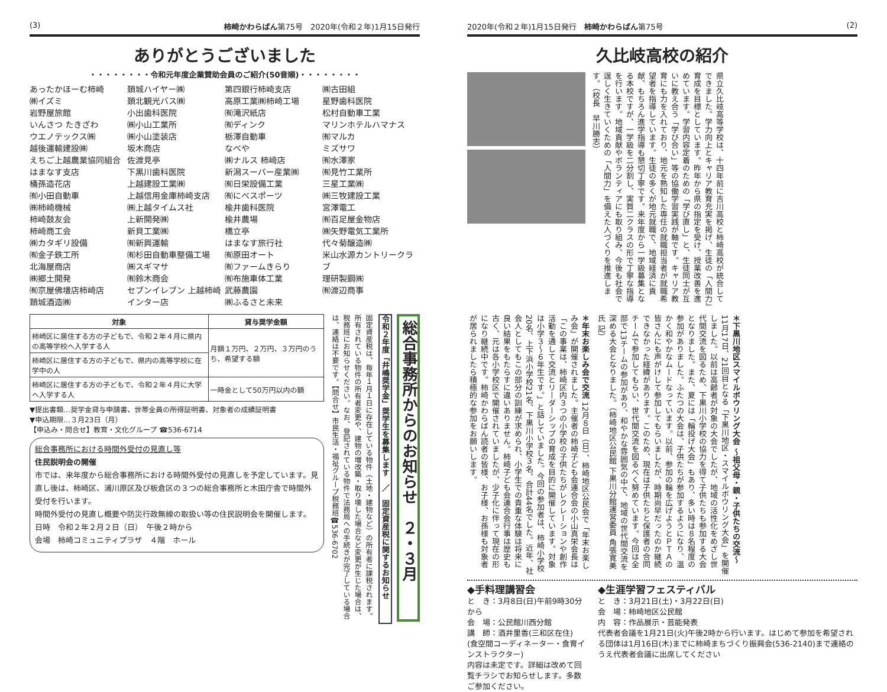(3) 柿崎かわらばん第75号　2020年(令和２年)1月15日発行
ありがとうございました
・・・・・・・・令和元年度企業賛助会員のご紹介(50音順)・・・・・・・・
あったかほーむ柿崎
㈱イズミ
岩野屋旅館
いんさつ たきざわ
ウエノテックス㈱
越後運輸建設㈱
えちご上越農業協同組合 はまなす支店
桶孫造花店
㈲小田自動車
㈱柿崎機械
柿崎鼓友会
柿崎商工会
㈱カタギリ設備
㈲金子鉄工所
北海屋商店
㈱郷土開発
㈲京屋佛壇店柿崎店
頚城酒造㈱
頚城ハイヤー㈱
頚北観光バス㈱
小出歯科医院
㈱小山工業所
㈱小山塗装店
坂木商店
佐渡見亭
下黒川歯科医院
上越建設工業㈱
上越信用金庫柿崎支店
㈱上越タイムス社
上新開発㈱
新貝工業㈱
㈲新興運輸
㈲杉田自動車整備工場
㈱スギマサ
㈲鈴木商会
セブンイレブン 上越柿崎インター店
第四銀行柿崎支店
高原工業㈱柿崎工場
㈲滝沢紙店
㈲ディンク
栃澤自動車
なべや
㈱ナルス 柿崎店
新潟スーパー産業㈱
㈲日栄設備工業
㈲にべスポーツ
楡井歯科医院
楡井農場
橋立亭
はまなす旅行社
㈲原田オート
㈲ファームきらり
㈲布施車体工業
武藤農園
㈱ふるさと未来
㈱古田組
星野歯科医院
松村自動車工業
マリンホテルハマナス
㈲マルカ
ミズサワ
㈲水澤家
㈲見竹工業所
三星工業㈱
㈱三牧建設工業
宮澤電工
㈲百足屋金物店
㈱矢野電気工業所
代々菊醸造㈱
米山水源カントリークラブ
理研製鋼㈱
㈲渡辺商事
| 対象 | 貸与奨学金額 |
| --- | --- |
| 柿崎区に居住する方の子どもで、令和２年４月に県内の高等学校へ入学する人 | 月額１万円、２万円、３万円のうち、希望する額 |
| 柿崎区に居住する方の子どもで、県内の高等学校に在学中の人 | |
| 柿崎区に居住する方の子どもで、令和２年４月に大学へ入学する人 | 一時金として50万円以内の額 |
▼提出書類…奨学金貸与申請書、世帯全員の所得証明書、対象者の成績証明書
▼申込期限…３月23日（月）
【申込み・問合せ】教育・文化グループ ☎536-6714
総合事務所における時間外受付の見直し等
住民説明会の開催
市では、来年度から総合事務所における時間外受付の見直しを予定しています。見直し後は、柿崎区、浦川原区及び板倉区の３つの総合事務所と木田庁舎で時間外受付を行います。
時間外受付の見直し概要や防災行政無線の取扱い等の住民説明会を開催します。
日時　令和２年２月２日（日）　午後２時から
会場　柿崎コミュニティプラザ　４階　ホール
固定資産税は、毎年１月１日に存在している物件（土地・建物など）の所有者に課税されます。所有されている物件の所有者変更や、建物の増改築・取り壊した場合など変更が生じた場合は、税務班にお知らせください。なお、登記されている物件で法務局への手続きが完了している場合は、連絡は不要です。【問合せ】市民生活・福祉グループ税務班☎536-6702
令和２年度「井嶋奨学金」奨学生を募集します　／　固定資産税に関するお知らせ
総合事務所からのお知らせ　２・３月
2020年(令和２年)1月15日発行　柿崎かわらばん第75号 (2)
久比岐高校の紹介
県立久比岐高等学校は、十四年前に吉川高校と柿崎高校が統合してできました。学力向上とキャリア教育充実を掲げ、生徒の「人間力」育成を目標としています。昨年から県の指定を受け、授業改善を進めています。学習内容定着のための「学び直し」と、生徒同士が互いに教え合う「学び合い」等の協働学習実践が軸です。キャリア教育にも力を入れており、地元を熟知した専任の就職担当者が就職希望者を指導しています。生徒の多くが地元就職で、地域経済に貢献、もちろん進学指導も懇切丁寧です。来年度から一学級募集となる本校ですが、一学級を二分割し、実質二クラスの形で丁寧な指導を行います。地域貢献やボランティアにも取り組み、今後も社会で逞しく生きていくための「人間力」を備えた人づくりを推進します。（校長　早川勝志）
＊年末お楽しみ会で交流 12月８日（日）、柿崎地区公民会で「年末お楽しみ会」が開催されました。主催者の柿崎子ども会連合会の小山真栄会長は「この事業は、柿崎区内３つの小学校の子供たちがレクレーションや創作活動を通して交流とリーダーシップの育成を目的に開催しています。対象は小学３～６年生です。」と話していました。今回の参加者は、柿崎小学校20名、上下浜小学校21名、下黒川小学校３名、合計44名でした。近年、社会人としてもこの部分の訓練が求められ、小学生での貴重な体験は将来に良い結果をもたらすに違いありません。柿崎子ども会連合会行事は歴史も古く、元は各小学校区で開催されていましたが、少子化に伴って現在の形になり継続中です。柿崎かわらばん読者の皆様、お子様、お孫様も対象者が居られましたら積極的な参加をお願いします。
＊下黒川地区スマイルボウリング大会 ～祖父母・親・子供たちの交流～ 11月17日、21回目となる「下黒川地区・スマイルボウリング大会」を開催しました。以前は高齢者が対象の大会でしたが、地域の活性化をめざし世代間交流を図るため、下黒川小学校の協力を得て子供たちも参加する大会となりました。また、夏には「輪投げ大会」もあり、多い時は８名程度の参加がありました。ふたつの大会は、子供たちが参加するようになり、温かく和やかなムードなっています。以前、参加の輪を広げようとＰＴＡの皆さんにも声がけして参加してもらいましたが、時期尚早だったのか継続できなかった経緯があります。このため、現在は子供たちと保護者の合同チームで参加してもらい、世代間交流を図るべく努めています。今回は全部で13チームの参加があり、和やかな雰囲気の中で、地域の世代間交流を深める大会となりました。（柿崎地区公民館 下黒川分館運営委員 角張寛美氏 記）
◆手料理講習会
と　き：3月8日(日)午前9時30分から
会　場：公民館川西分館
講　師：酒井里香(三和区在住)
(食空間コーディネーター・食育インストラクター)
内容は未定です。詳細は改めて回覧チラシでお知らせします。多数ご参加ください。
◆生涯学習フェスティバル
と　き：3月21日(土)・3月22日(日)
会　場：柿崎地区公民館
内　容：作品展示・芸能発表
代表者会議を1月21日(火)午後2時から行います。はじめて参加を希望される団体は1月16日(木)までに柿崎まちづくり振興会(536-2140)まで連絡のうえ代表者会議に出席してください